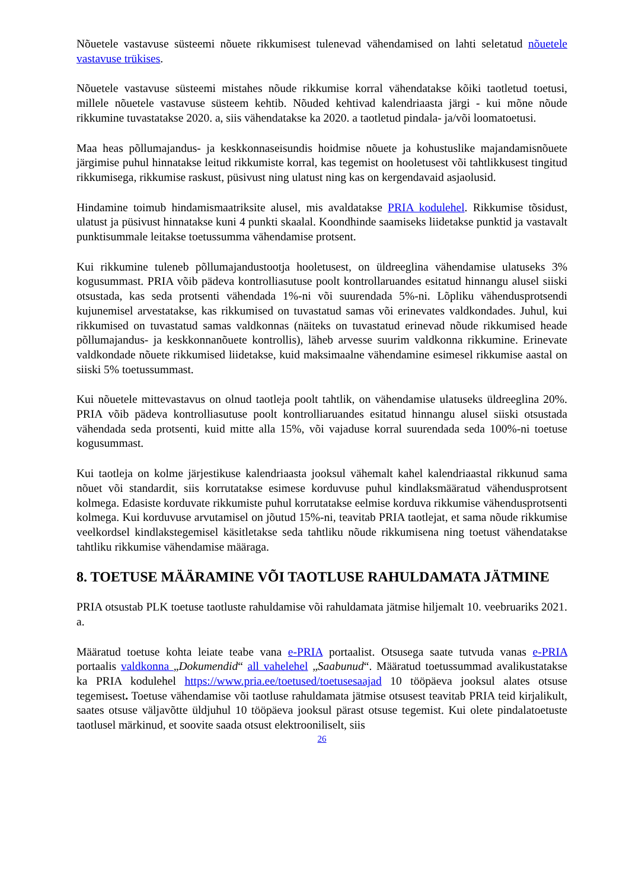Nõuetele vastavuse süsteemi nõuete rikkumisest tulenevad vähendamised on lahti seletatud nõuetele vastavuse trükises.
Nõuetele vastavuse süsteemi mistahes nõude rikkumise korral vähendatakse kõiki taotletud toetusi, millele nõuetele vastavuse süsteem kehtib. Nõuded kehtivad kalendriaasta järgi - kui mõne nõude rikkumine tuvastatakse 2020. a, siis vähendatakse ka 2020. a taotletud pindala- ja/või loomatoetusi.
Maa heas põllumajandus- ja keskkonnaseisundis hoidmise nõuete ja kohustuslike majandamisnõuete järgimise puhul hinnatakse leitud rikkumiste korral, kas tegemist on hooletusest või tahtlikkusest tingitud rikkumisega, rikkumise raskust, püsivust ning ulatust ning kas on kergendavaid asjaolusid.
Hindamine toimub hindamismaatriksite alusel, mis avaldatakse PRIA kodulehel. Rikkumise tõsidust, ulatust ja püsivust hinnatakse kuni 4 punkti skaalal. Koondhinde saamiseks liidetakse punktid ja vastavalt punktisummale leitakse toetussumma vähendamise protsent.
Kui rikkumine tuleneb põllumajandustootja hooletusest, on üldreeglina vähendamise ulatuseks 3% kogusummast. PRIA võib pädeva kontrolliasutuse poolt kontrollaruandes esitatud hinnangu alusel siiski otsustada, kas seda protsenti vähendada 1%-ni või suurendada 5%-ni. Lõpliku vähendusprotsendi kujunemisel arvestatakse, kas rikkumised on tuvastatud samas või erinevates valdkondades. Juhul, kui rikkumised on tuvastatud samas valdkonnas (näiteks on tuvastatud erinevad nõude rikkumised heade põllumajandus- ja keskkonnanõuete kontrollis), läheb arvesse suurim valdkonna rikkumine. Erinevate valdkondade nõuete rikkumised liidetakse, kuid maksimaalne vähendamine esimesel rikkumise aastal on siiski 5% toetussummast.
Kui nõuetele mittevastavus on olnud taotleja poolt tahtlik, on vähendamise ulatuseks üldreeglina 20%. PRIA võib pädeva kontrolliasutuse poolt kontrolliaruandes esitatud hinnangu alusel siiski otsustada vähendada seda protsenti, kuid mitte alla 15%, või vajaduse korral suurendada seda 100%-ni toetuse kogusummast.
Kui taotleja on kolme järjestikuse kalendriaasta jooksul vähemalt kahel kalendriaastal rikkunud sama nõuet või standardit, siis korrutatakse esimese korduvuse puhul kindlaksmääratud vähendusprotsent kolmega. Edasiste korduvate rikkumiste puhul korrutatakse eelmise korduva rikkumise vähendusprotsenti kolmega. Kui korduvuse arvutamisel on jõutud 15%-ni, teavitab PRIA taotlejat, et sama nõude rikkumise veelkordsel kindlakstegemisel käsitletakse seda tahtliku nõude rikkumisena ning toetust vähendatakse tahtliku rikkumise vähendamise määraga.
8. TOETUSE MÄÄRAMINE VÕI TAOTLUSE RAHULDAMATA JÄTMINE
PRIA otsustab PLK toetuse taotluste rahuldamise või rahuldamata jätmise hiljemalt 10. veebruariks 2021. a.
Määratud toetuse kohta leiate teabe vana e-PRIA portaalist. Otsusega saate tutvuda vanas e-PRIA portaalis valdkonna „Dokumendid“ all vahelehel „Saabunud“. Määratud toetussummad avalikustatakse ka PRIA kodulehel https://www.pria.ee/toetused/toetusesaajad 10 tööpäeva jooksul alates otsuse tegemisest. Toetuse vähendamise või taotluse rahuldamata jätmise otsusest teavitab PRIA teid kirjalikult, saates otsuse väljavõtte üldjuhul 10 tööpäeva jooksul pärast otsuse tegemist. Kui olete pindalatoetuste taotlusel märkinud, et soovite saada otsust elektrooniliselt, siis
26